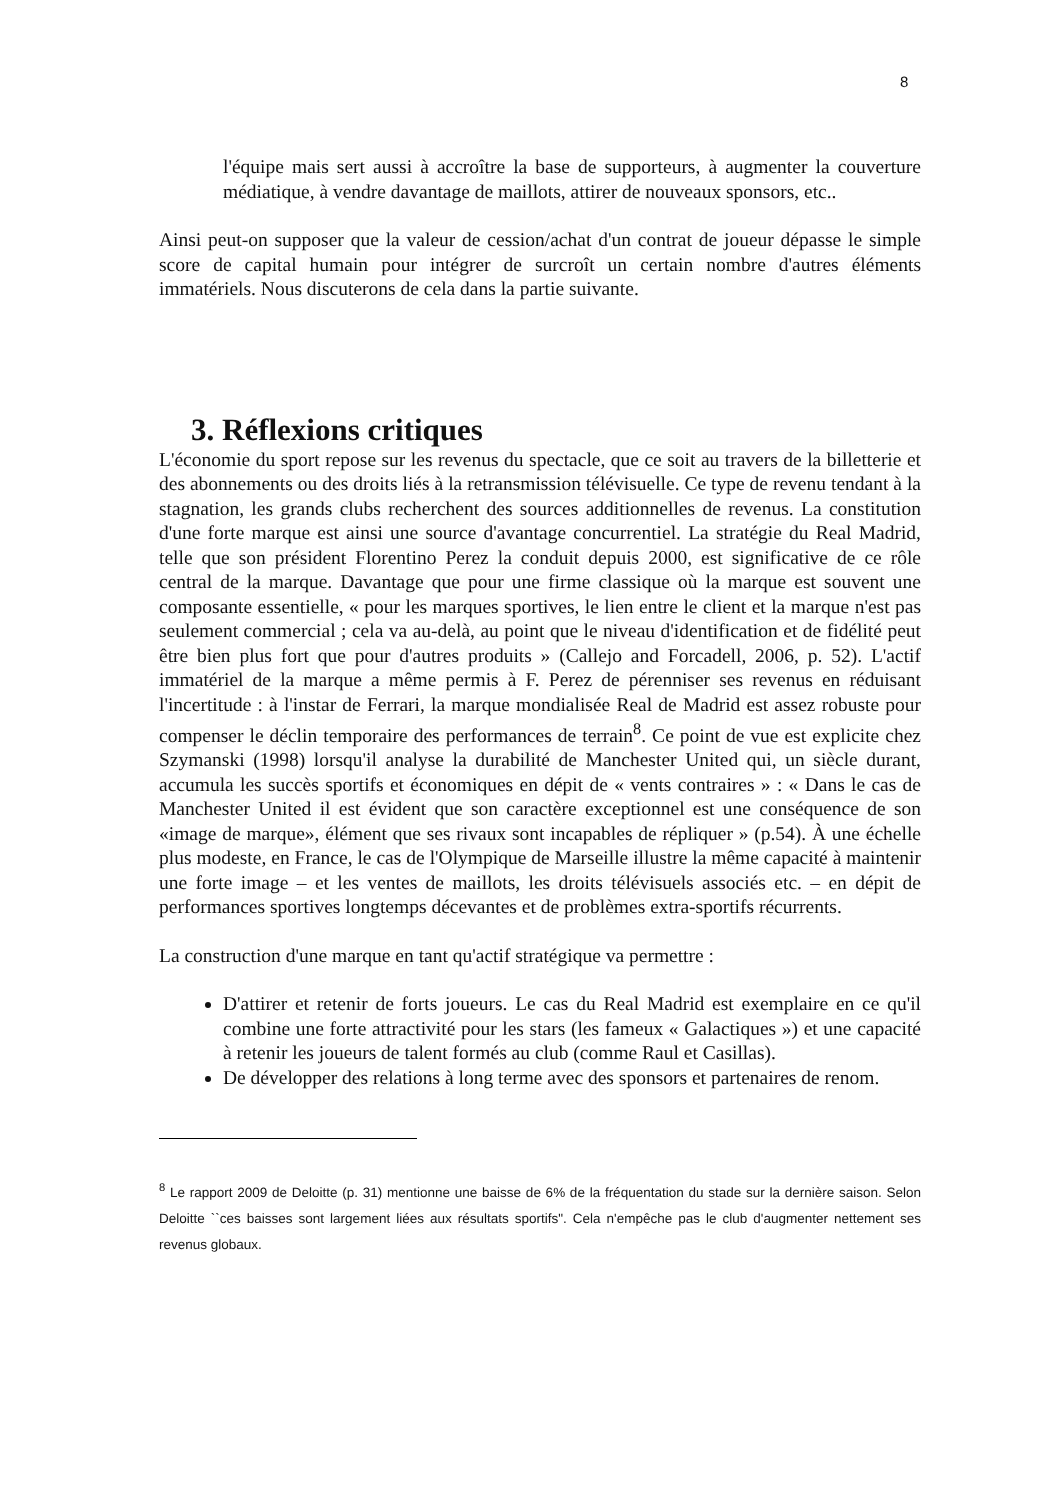8
l'équipe mais sert aussi à accroître la base de supporteurs, à augmenter la couverture médiatique, à vendre davantage de maillots, attirer de nouveaux sponsors, etc..
Ainsi peut-on supposer que la valeur de cession/achat d'un contrat de joueur dépasse le simple score de capital humain pour intégrer de surcroît un certain nombre d'autres éléments immatériels. Nous discuterons de cela dans la partie suivante.
3. Réflexions critiques
L'économie du sport repose sur les revenus du spectacle, que ce soit au travers de la billetterie et des abonnements ou des droits liés à la retransmission télévisuelle. Ce type de revenu tendant à la stagnation, les grands clubs recherchent des sources additionnelles de revenus. La constitution d'une forte marque est ainsi une source d'avantage concurrentiel. La stratégie du Real Madrid, telle que son président Florentino Perez la conduit depuis 2000, est significative de ce rôle central de la marque. Davantage que pour une firme classique où la marque est souvent une composante essentielle, « pour les marques sportives, le lien entre le client et la marque n'est pas seulement commercial ; cela va au-delà, au point que le niveau d'identification et de fidélité peut être bien plus fort que pour d'autres produits » (Callejo and Forcadell, 2006, p. 52). L'actif immatériel de la marque a même permis à F. Perez de pérenniser ses revenus en réduisant l'incertitude : à l'instar de Ferrari, la marque mondialisée Real de Madrid est assez robuste pour compenser le déclin temporaire des performances de terrain<sup>8</sup>. Ce point de vue est explicite chez Szymanski (1998) lorsqu'il analyse la durabilité de Manchester United qui, un siècle durant, accumula les succès sportifs et économiques en dépit de « vents contraires » : « Dans le cas de Manchester United il est évident que son caractère exceptionnel est une conséquence de son «image de marque», élément que ses rivaux sont incapables de répliquer » (p.54). À une échelle plus modeste, en France, le cas de l'Olympique de Marseille illustre la même capacité à maintenir une forte image – et les ventes de maillots, les droits télévisuels associés etc. – en dépit de performances sportives longtemps décevantes et de problèmes extra-sportifs récurrents.
La construction d'une marque en tant qu'actif stratégique va permettre :
D'attirer et retenir de forts joueurs. Le cas du Real Madrid est exemplaire en ce qu'il combine une forte attractivité pour les stars (les fameux « Galactiques ») et une capacité à retenir les joueurs de talent formés au club (comme Raul et Casillas).
De développer des relations à long terme avec des sponsors et partenaires de renom.
<sup>8</sup> Le rapport 2009 de Deloitte (p. 31) mentionne une baisse de 6% de la fréquentation du stade sur la dernière saison. Selon Deloitte ``ces baisses sont largement liées aux résultats sportifs". Cela n'empêche pas le club d'augmenter nettement ses revenus globaux.